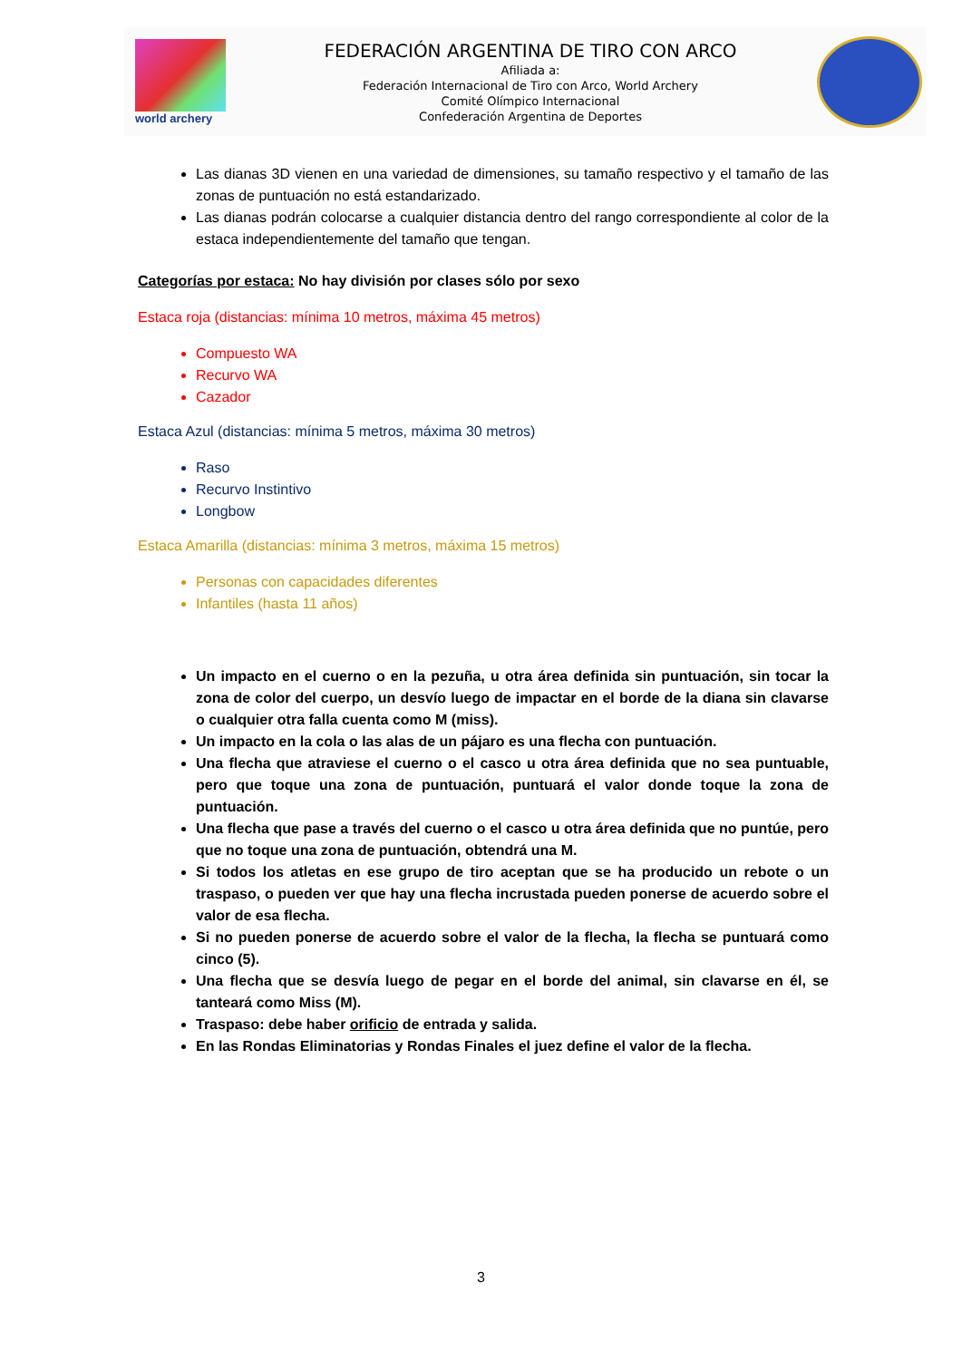world archery
FEDERACIÓN ARGENTINA DE TIRO CON ARCO
Afiliada a:
Federación Internacional de Tiro con Arco, World Archery
Comité Olímpico Internacional
Confederación Argentina de Deportes
Las dianas 3D vienen en una variedad de dimensiones, su tamaño respectivo y el tamaño de las zonas de puntuación no está estandarizado.
Las dianas podrán colocarse a cualquier distancia dentro del rango correspondiente al color de la estaca independientemente del tamaño que tengan.
Categorías por estaca: No hay división por clases sólo por sexo
Estaca roja (distancias: mínima 10 metros, máxima 45 metros)
Compuesto WA
Recurvo WA
Cazador
Estaca Azul (distancias: mínima 5 metros, máxima 30 metros)
Raso
Recurvo Instintivo
Longbow
Estaca Amarilla (distancias: mínima 3 metros, máxima 15 metros)
Personas con capacidades diferentes
Infantiles (hasta 11 años)
Un impacto en el cuerno o en la pezuña, u otra área definida sin puntuación, sin tocar la zona de color del cuerpo, un desvío luego de impactar en el borde de la diana sin clavarse o cualquier otra falla cuenta como M (miss).
Un impacto en la cola o las alas de un pájaro es una flecha con puntuación.
Una flecha que atraviese el cuerno o el casco u otra área definida que no sea puntuable, pero que toque una zona de puntuación, puntuará el valor donde toque la zona de puntuación.
Una flecha que pase a través del cuerno o el casco u otra área definida que no puntúe, pero que no toque una zona de puntuación, obtendrá una M.
Si todos los atletas en ese grupo de tiro aceptan que se ha producido un rebote o un traspaso, o pueden ver que hay una flecha incrustada pueden ponerse de acuerdo sobre el valor de esa flecha.
Si no pueden ponerse de acuerdo sobre el valor de la flecha, la flecha se puntuará como cinco (5).
Una flecha que se desvía luego de pegar en el borde del animal, sin clavarse en él, se tanteará como Miss (M).
Traspaso: debe haber orificio de entrada y salida.
En las Rondas Eliminatorias y Rondas Finales el juez define el valor de la flecha.
3